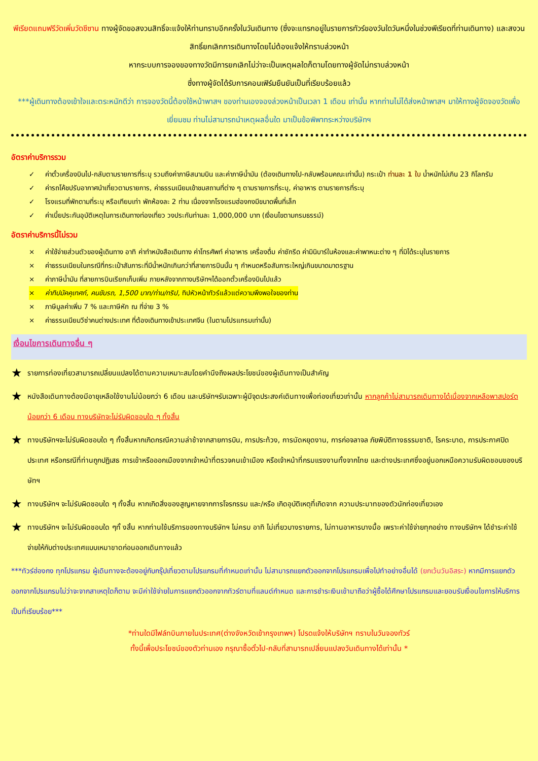พีเรียดแถมฟรีวัดเพิ่มวัดชีซาน ทางผู้จัดขอสงวนสิทธิ์จะแจ้งให้ท่านทราบอีกครั้งในวันเดินทาง (ซึ่งจะแทรกอยู่ในรายการทัวร์ของวันใดวันหนึ่งในช่วงพีเรียดที่ท่านเดินทาง) และสงวนสิทธิ์ยกเลิกการเดินทางโดยไม่ต้องแจ้งให้ทราบล่วงหน้า
หากระบบการจองของทางวัดมีการยกเลิกไม่ว่าจะเป็นเหตุผลใดก็ตามโดยทางผู้จัดไม่ทราบล่วงหน้า
ซึ่งทางผู้จัดได้รับการคอนเฟิร์มยืนยันเป็นที่เรียบร้อยแล้ว
***ผู้เดินทางต้องเข้าใจและตระหนักดีว่า การจองวัดนี้ต้องใช้หน้าพาสฯ ของท่านเองจองล่วงหน้าเป็นเวลา 1 เดือน เท่านั้น หากท่านไม่ได้ส่งหน้าพาสฯ มาให้ทางผู้จัดจองวัดเพื่อเยี่ยมชม ท่านไม่สามารถนำเหตุผลอื่นใด มาเป็นข้อพิพาทระหว่างบริษัทฯ
อัตราค่าบริการรวม
✓ ค่าตั๋วเครื่องบินไป-กลับตามรายการที่ระบุ รวมถึงค่าภาษีสนามบิน และค่าภาษีน้ำมัน (ต้องเดินทางไป-กลับพร้อมคณะเท่านั้น) กระเป๋า ท่านละ 1 ใบ น้ำหนักไม่เกิน 23 กิโลกรัม
✓ ค่ารถโค้ชปรับอากาศนำเที่ยวตามรายการ, ค่าธรรมเนียมเข้าชมสถานที่ต่าง ๆ ตามรายการที่ระบุ, ค่าอาหาร ตามรายการที่ระบุ
✓ โรงแรมที่พักตามที่ระบุ หรือเทียบเท่า พักห้องละ 2 ท่าน เนื่องจากโรงแรมฮ่องกงมีขนาดพื้นที่เล็ก
✓ ค่าเบี้ยประกันอุบัติเหตุในการเดินทางท่องเที่ยว วงประกันท่านละ 1,000,000 บาท (เงื่อนไขตามกรมธรรม์)
อัตราค่าบริการนี้ไม่รวม
× ค่าใช้จ่ายส่วนตัวของผู้เดินทาง อาทิ ค่าทำหนังสือเดินทาง ค่าโทรศัพท์ ค่าอาหาร เครื่องดื่ม ค่าซักรีด ค่ามินิบาร์ในห้องและค่าพาหนะต่าง ๆ ที่มิได้ระบุในรายการ
× ค่าธรรมเนียมในกรณีที่กระเป๋าสัมภาระที่มีน้ำหนักเกินกว่าที่สายการบินนั้น ๆ กำหนดหรือสัมภาระใหญ่เกินขนาดมาตรฐาน
× ค่าภาษีน้ำมัน ที่สายการบินเรียกเก็บเพิ่ม ภายหลังจากทางบริษัทฯได้ออกตั๋วเครื่องบินไปแล้ว
× ค่าทิปมัคคุเทศก์, คนขับรถ, 1,500 บาท/ท่าน/ทริป, ทิปหัวหน้าทัวร์แล้วแต่ความพึงพอใจของท่าน
× ภาษีมูลค่าเพิ่ม 7 % และภาษีหัก ณ ที่จ่าย 3 %
× ค่าธรรมเนียมวีซ่าคนต่างประเทศ ที่ต้องเดินทางเข้าประเทศจีน (ในตามโปรแกรมเท่านั้น)
เงื่อนไขการเดินทางอื่น ๆ
★ รายการท่องเที่ยวสามารถเปลี่ยนแปลงได้ตามความเหมาะสมโดยคำนึงถึงผลประโยชน์ของผู้เดินทางเป็นสำคัญ
★ หนังสือเดินทางต้องมีอายุเหลือใช้งานไม่น้อยกว่า 6 เดือน และบริษัทฯรับเฉพาะผู้มีจุดประสงค์เดินทางเพื่อท่องเที่ยวเท่านั้น หากลูกค้าไม่สามารถเดินทางได้เนื่องจากเหลือพาสปอร์ตน้อยกว่า 6 เดือน ทางบริษัทจะไม่รับผิดชอบใด ๆ ทั้งสิ้น
★ ทางบริษัทฯจะไม่รับผิดชอบใด ๆ ทั้งสิ้นหากเกิดกรณีความล่าช้าจากสายการบิน, การประท้วง, การนัดหยุดงาน, การก่อจลาจล ภัยพิบัติทางธรรมชาติ, โรคระบาด, การประกาศปิดประเทศ หรือกรณีที่ท่านถูกปฏิเสธ การเข้าหรือออกเมืองจากเจ้าหน้าที่ตรวจคนเข้าเมือง หรือเจ้าหน้าที่กรมแรงงานทั้งจากไทย และต่างประเทศซึ่งอยู่นอกเหนือความรับผิดชอบของบริษัทฯ
★ ทางบริษัทฯ จะไม่รับผิดชอบใด ๆ ทั้งสิ้น หากเกิดสิ่งของสูญหายจากการโจรกรรม และ/หรือ เกิดอุบัติเหตุที่เกิดจาก ความประมาทของตัวนักท่องเที่ยวเอง
★ ทางบริษัทฯ จะไม่รับผิดชอบใด ๆทั้ งสิ้น หากท่านใช้บริการของทางบริษัทฯ ไม่ครบ อาทิ ไม่เที่ยวบางรายการ, ไม่ทานอาหารบางมื้อ เพราะค่าใช้จ่ายทุกอย่าง ทางบริษัทฯ ได้ชำระค่าใช้จ่ายให้กับต่างประเทศแบบเหมาขาดก่อนออกเดินทางแล้ว
***ทัวร์ฮ่องกง ทุกโปรแกรม ผู้เดินทางจะต้องอยู่กับกรุ๊ปเที่ยวตามโปรแกรมที่กำหนดเท่านั้น ไม่สามารถแยกตัวออกจากโปรแกรมเพื่อไปทำอย่างอื่นได้ (ยกเว้นวันอิสระ) หากมีการแยกตัวออกจากโปรแกรมไม่ว่าจะจากสาเหตุใดก็ตาม จะมีค่าใช้จ่ายในการแยกตัวออกจากทัวร์ตามที่แลนด์กำหนด และการชำระเงินเข้ามาถือว่าผู้ซื้อได้ศึกษาโปรแกรมและยอมรับเงื่อนไขการให้บริการเป็นที่เรียบร้อย***
*ท่านใดมีไฟล์ทบินภายในประเทศ(ต่างจังหวัดเข้ากรุงเทพฯ) โปรดแจ้งให้บริษัทฯ ทราบในวันจองทัวร์
ทั้งนี้เพื่อประโยชน์ของตัวท่านเอง กรุณาซื้อตั๋วไป-กลับที่สามารถเปลี่ยนแปลงวันเดินทางได้เท่านั้น *